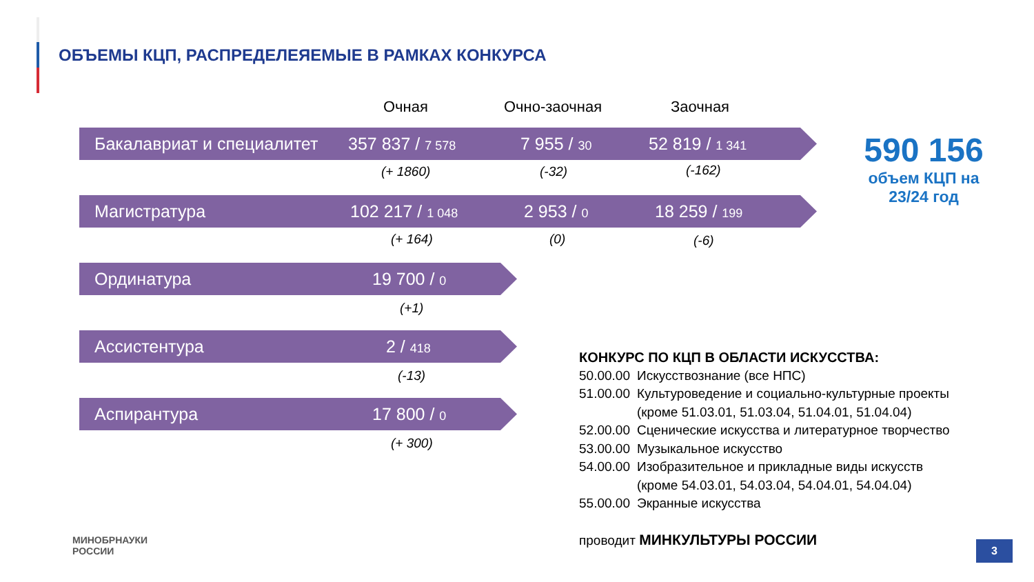ОБЪЕМЫ КЦП, РАСПРЕДЕЛЕЯЕМЫЕ В РАМКАХ КОНКУРСА
Очная Очно-заочная Заочная
Бакалавриат и специалитет 357 837 / 7 578 7 955 / 30 52 819 / 1 341
(+ 1860) (-32) (-162)
Магистратура 102 217 / 1 048 2 953 / 0 18 259 / 199
(+ 164) (0) (-6)
Ординатура 19 700 / 0
(+1)
Ассистентура 2 / 418
(-13)
Аспирантура 17 800 / 0
(+ 300)
590 156
объем КЦП на 23/24 год
КОНКУРС ПО КЦП В ОБЛАСТИ ИСКУССТВА:
| 50.00.00 | Искусствознание (все НПС) |
| 51.00.00 | Культуроведение и социально-культурные проекты (кроме 51.03.01, 51.03.04, 51.04.01, 51.04.04) |
| 52.00.00 | Сценические искусства и литературное творчество |
| 53.00.00 | Музыкальное искусство |
| 54.00.00 | Изобразительное и прикладные виды искусств (кроме 54.03.01, 54.03.04, 54.04.01, 54.04.04) |
| 55.00.00 | Экранные искусства |
проводит МИНКУЛЬТУРЫ РОССИИ
МИНОБРНАУКИ
РОССИИ
3